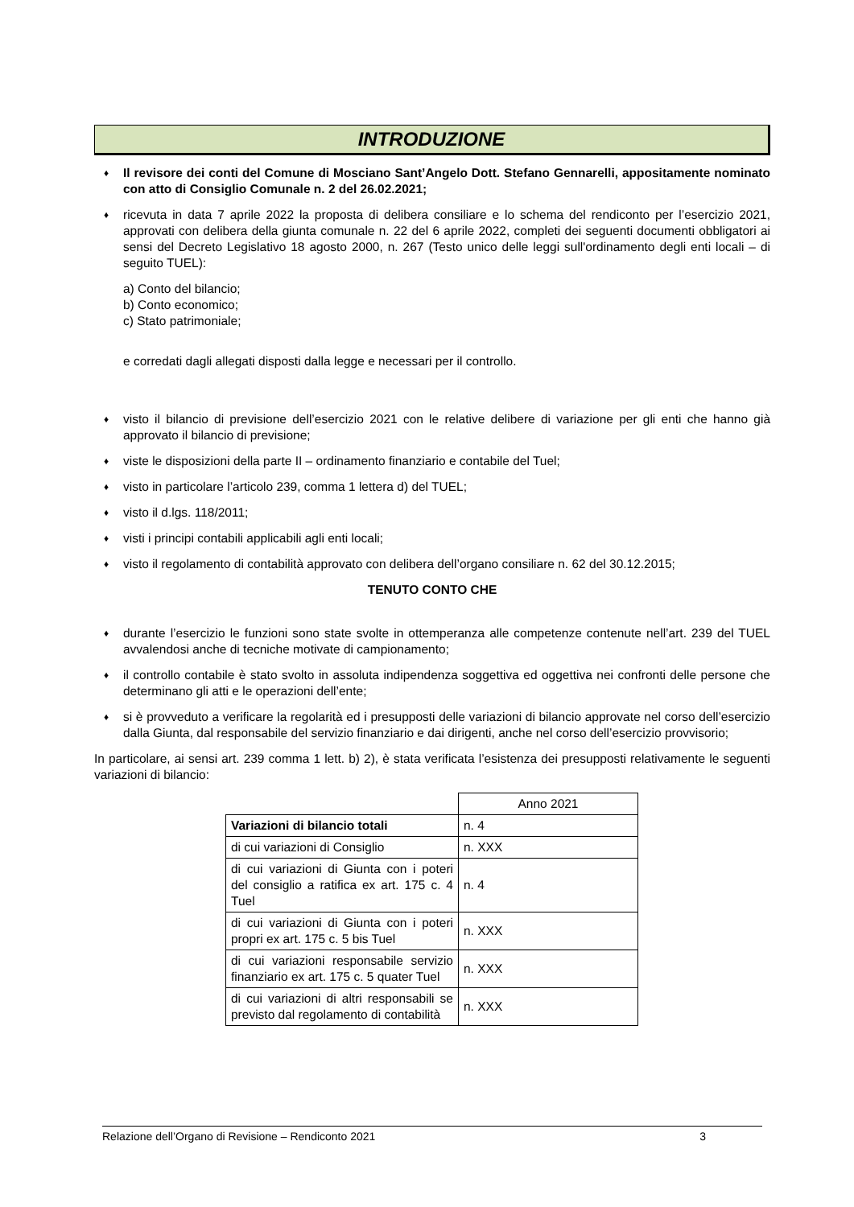INTRODUZIONE
♦ Il revisore dei conti del Comune di Mosciano Sant’Angelo Dott. Stefano Gennarelli, appositamente nominato con atto di Consiglio Comunale n. 2 del 26.02.2021;
♦ ricevuta in data 7 aprile 2022 la proposta di delibera consiliare e lo schema del rendiconto per l’esercizio 2021, approvati con delibera della giunta comunale n. 22 del 6 aprile 2022, completi dei seguenti documenti obbligatori ai sensi del Decreto Legislativo 18 agosto 2000, n. 267 (Testo unico delle leggi sull'ordinamento degli enti locali – di seguito TUEL):
a) Conto del bilancio;
b) Conto economico;
c) Stato patrimoniale;
e corredati dagli allegati disposti dalla legge e necessari per il controllo.
♦ visto il bilancio di previsione dell’esercizio 2021 con le relative delibere di variazione per gli enti che hanno già approvato il bilancio di previsione;
♦ viste le disposizioni della parte II – ordinamento finanziario e contabile del Tuel;
♦ visto in particolare l’articolo 239, comma 1 lettera d) del TUEL;
♦ visto il d.lgs. 118/2011;
♦ visti i principi contabili applicabili agli enti locali;
♦ visto il regolamento di contabilità approvato con delibera dell’organo consiliare n. 62 del 30.12.2015;
TENUTO CONTO CHE
♦ durante l’esercizio le funzioni sono state svolte in ottemperanza alle competenze contenute nell’art. 239 del TUEL avvalendosi anche di tecniche motivate di campionamento;
♦ il controllo contabile è stato svolto in assoluta indipendenza soggettiva ed oggettiva nei confronti delle persone che determinano gli atti e le operazioni dell’ente;
♦ si è provveduto a verificare la regolarità ed i presupposti delle variazioni di bilancio approvate nel corso dell’esercizio dalla Giunta, dal responsabile del servizio finanziario e dai dirigenti, anche nel corso dell’esercizio provvisorio;
In particolare, ai sensi art. 239 comma 1 lett. b) 2), è stata verificata l’esistenza dei presupposti relativamente le seguenti variazioni di bilancio:
| | Anno 2021 |
| Variazioni di bilancio totali | n. 4 |
| di cui variazioni di Consiglio | n. XXX |
| di cui variazioni di Giunta con i poteri del consiglio a ratifica ex art. 175 c. 4 Tuel | n. 4 |
| di cui variazioni di Giunta con i poteri propri ex art. 175 c. 5 bis Tuel | n. XXX |
| di cui variazioni responsabile servizio finanziario ex art. 175 c. 5 quater Tuel | n. XXX |
| di cui variazioni di altri responsabili se previsto dal regolamento di contabilità | n. XXX |
Relazione dell’Organo di Revisione – Rendiconto 2021 3